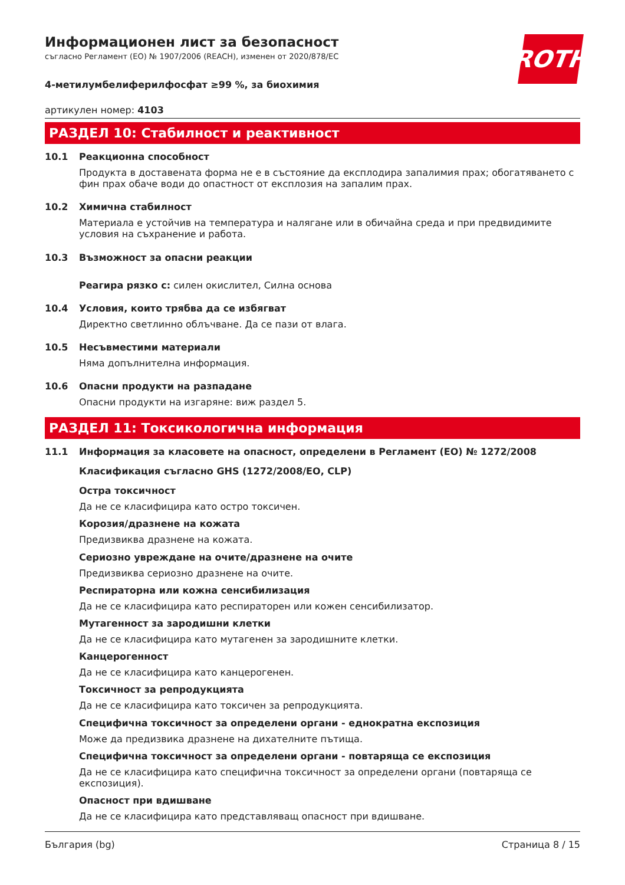ROTH
Информационен лист за безопасност
съгласно Регламент (ЕО) № 1907/2006 (REACH), изменен от 2020/878/ЕС
4-метилумбелиферилфосфат ≥99 %, за биохимия
артикулен номер: 4103
РАЗДЕЛ 10: Стабилност и реактивност
10.1 Реакционна способност
Продукта в доставената форма не е в състояние да експлодира запалимия прах; обогатяването с фин прах обаче води до опастност от експлозия на запалим прах.
10.2 Химична стабилност
Материала е устойчив на температура и налягане или в обичайна среда и при предвидимите условия на съхранение и работа.
10.3 Възможност за опасни реакции
Реагира рязко с: силен окислител, Силна основа
10.4 Условия, които трябва да се избягват
Директно светлинно облъчване. Да се пази от влага.
10.5 Несъвместими материали
Няма допълнителна информация.
10.6 Опасни продукти на разпадане
Опасни продукти на изгаряне: виж раздел 5.
РАЗДЕЛ 11: Токсикологична информация
11.1 Информация за класовете на опасност, определени в Регламент (ЕО) № 1272/2008
Класификация съгласно GHS (1272/2008/ЕО, CLP)
Остра токсичност
Да не се класифицира като остро токсичен.
Корозия/дразнене на кожата
Предизвиква дразнене на кожата.
Сериозно увреждане на очите/дразнене на очите
Предизвиква сериозно дразнене на очите.
Респираторна или кожна сенсибилизация
Да не се класифицира като респираторен или кожен сенсибилизатор.
Мутагенност за зародишни клетки
Да не се класифицира като мутагенен за зародишните клетки.
Канцерогенност
Да не се класифицира като канцерогенен.
Токсичност за репродукцията
Да не се класифицира като токсичен за репродукцията.
Специфична токсичност за определени органи - еднократна експозиция
Може да предизвика дразнене на дихателните пътища.
Специфична токсичност за определени органи - повтаряща се експозиция
Да не се класифицира като специфична токсичност за определени органи (повтаряща се експозиция).
Опасност при вдишване
Да не се класифицира като представляващ опасност при вдишване.
България (bg) Страница 8 / 15